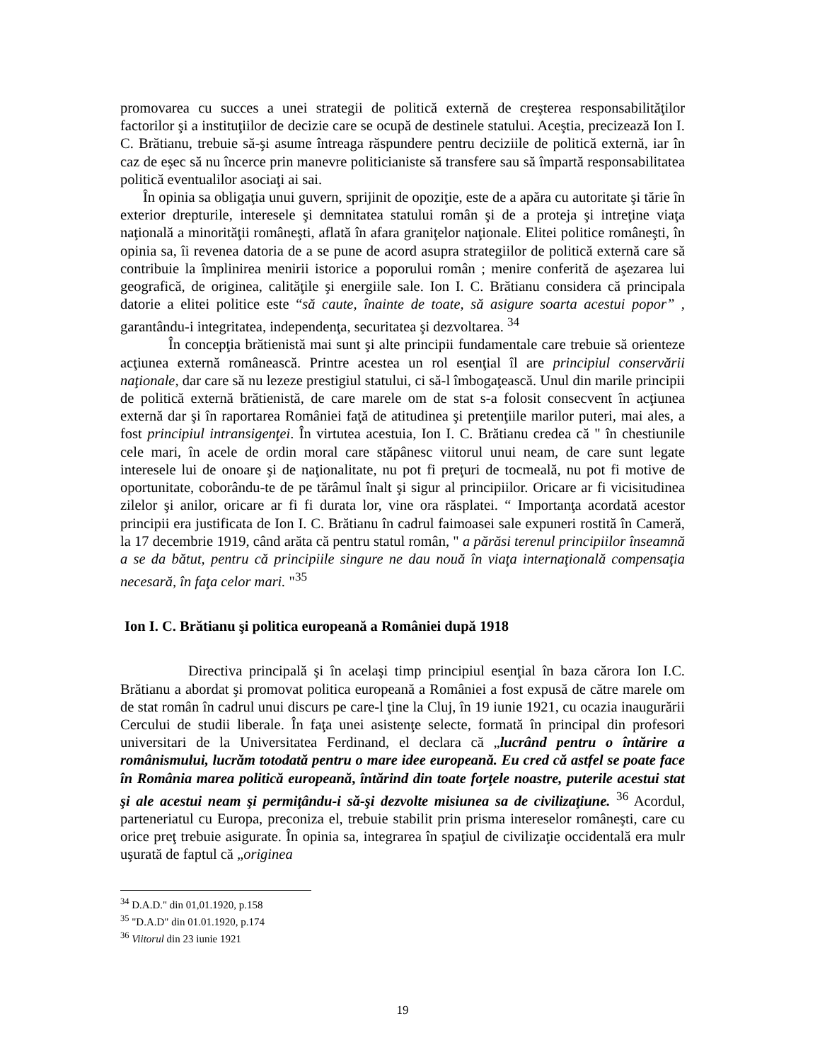promovarea cu succes a unei strategii de politică externă de creşterea responsabilităţilor factorilor şi a instituţiilor de decizie care se ocupă de destinele statului. Aceştia, precizează Ion I. C. Brătianu, trebuie să-şi asume întreaga răspundere pentru deciziile de politică externă, iar în caz de eşec să nu încerce prin manevre politicianiste să transfere sau să împartă responsabilitatea politică eventualilor asociaţi ai sai.
În opinia sa obligaţia unui guvern, sprijinit de opoziţie, este de a apăra cu autoritate şi tărie în exterior drepturile, interesele şi demnitatea statului român şi de a proteja şi intreţine viaţa naţională a minorităţii româneşti, aflată în afara graniţelor naţionale. Elitei politice româneşti, în opinia sa, îi revenea datoria de a se pune de acord asupra strategiilor de politică externă care să contribuie la împlinirea menirii istorice a poporului român ; menire conferită de aşezarea lui geografică, de originea, calităţile şi energiile sale. Ion I. C. Brătianu considera că principala datorie a elitei politice este “să caute, înainte de toate, să asigure soarta acestui popor” , garantându-i integritatea, independenţa, securitatea şi dezvoltarea. <sup>34</sup>
În concepţia brătienistă mai sunt şi alte principii fundamentale care trebuie să orienteze acţiunea externă românească. Printre acestea un rol esenţial îl are principiul conservării naţionale, dar care să nu lezeze prestigiul statului, ci să-l îmbogaţească. Unul din marile principii de politică externă brătienistă, de care marele om de stat s-a folosit consecvent în acţiunea externă dar şi în raportarea României faţă de atitudinea şi pretenţiile marilor puteri, mai ales, a fost principiul intransigenţei. În virtutea acestuia, Ion I. C. Brătianu credea că " în chestiunile cele mari, în acele de ordin moral care stăpânesc viitorul unui neam, de care sunt legate interesele lui de onoare şi de naţionalitate, nu pot fi preţuri de tocmeală, nu pot fi motive de oportunitate, coborându-te de pe tărâmul înalt şi sigur al principiilor. Oricare ar fi vicisitudinea zilelor şi anilor, oricare ar fi fi durata lor, vine ora răsplatei. “ Importanţa acordată acestor principii era justificata de Ion I. C. Brătianu în cadrul faimoasei sale expuneri rostită în Cameră, la 17 decembrie 1919, când arăta că pentru statul român, " a părăsi terenul principiilor înseamnă a se da bătut, pentru că principiile singure ne dau nouă în viaţa internaţională compensaţia necesară, în faţa celor mari. "<sup>35</sup>
Ion I. C. Brătianu şi politica europeană a României după 1918
Directiva principală şi în acelaşi timp principiul esenţial în baza cărora Ion I.C. Brătianu a abordat şi promovat politica europeană a României a fost expusă de către marele om de stat român în cadrul unui discurs pe care-l ţine la Cluj, în 19 iunie 1921, cu ocazia inaugurării Cercului de studii liberale. În faţa unei asistenţe selecte, formată în principal din profesori universitari de la Universitatea Ferdinand, el declara că „lucrând pentru o întărire a românismului, lucrăm totodată pentru o mare idee europeană. Eu cred că astfel se poate face în România marea politică europeană, întărind din toate forţele noastre, puterile acestui stat şi ale acestui neam şi permiţându-i să-şi dezvolte misiunea sa de civilizaţiune. <sup>36</sup> Acordul, parteneriatul cu Europa, preconiza el, trebuie stabilit prin prisma intereselor româneşti, care cu orice preţ trebuie asigurate. În opinia sa, integrarea în spaţiul de civilizaţie occidentală era mulr uşurată de faptul că „originea
<sup>34</sup> D.A.D." din 01,01.1920, p.158
<sup>35</sup> "D.A.D" din 01.01.1920, p.174
<sup>36</sup> Viitorul din 23 iunie 1921
19